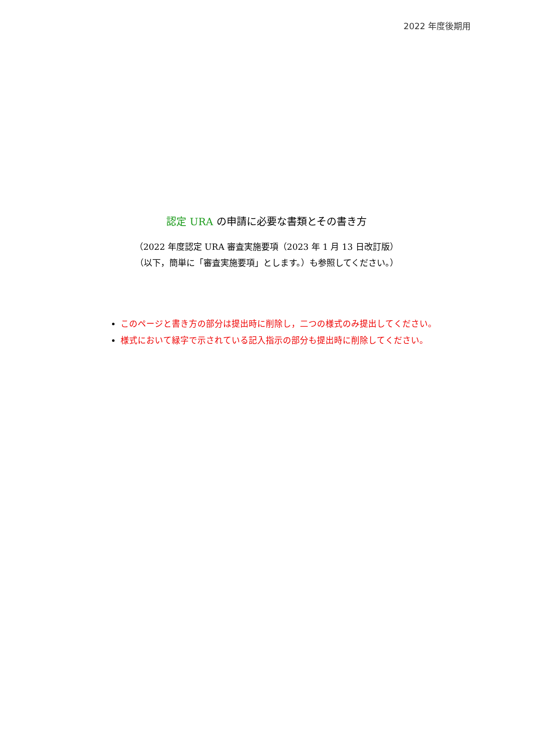2022 年度後期用
認定 URA の申請に必要な書類とその書き方
（2022 年度認定 URA 審査実施要項（2023 年 1 月 13 日改訂版）
（以下，簡単に「審査実施要項」とします。）も参照してください。）
このページと書き方の部分は提出時に削除し，二つの様式のみ提出してください。
様式において緑字で示されている記入指示の部分も提出時に削除してください。